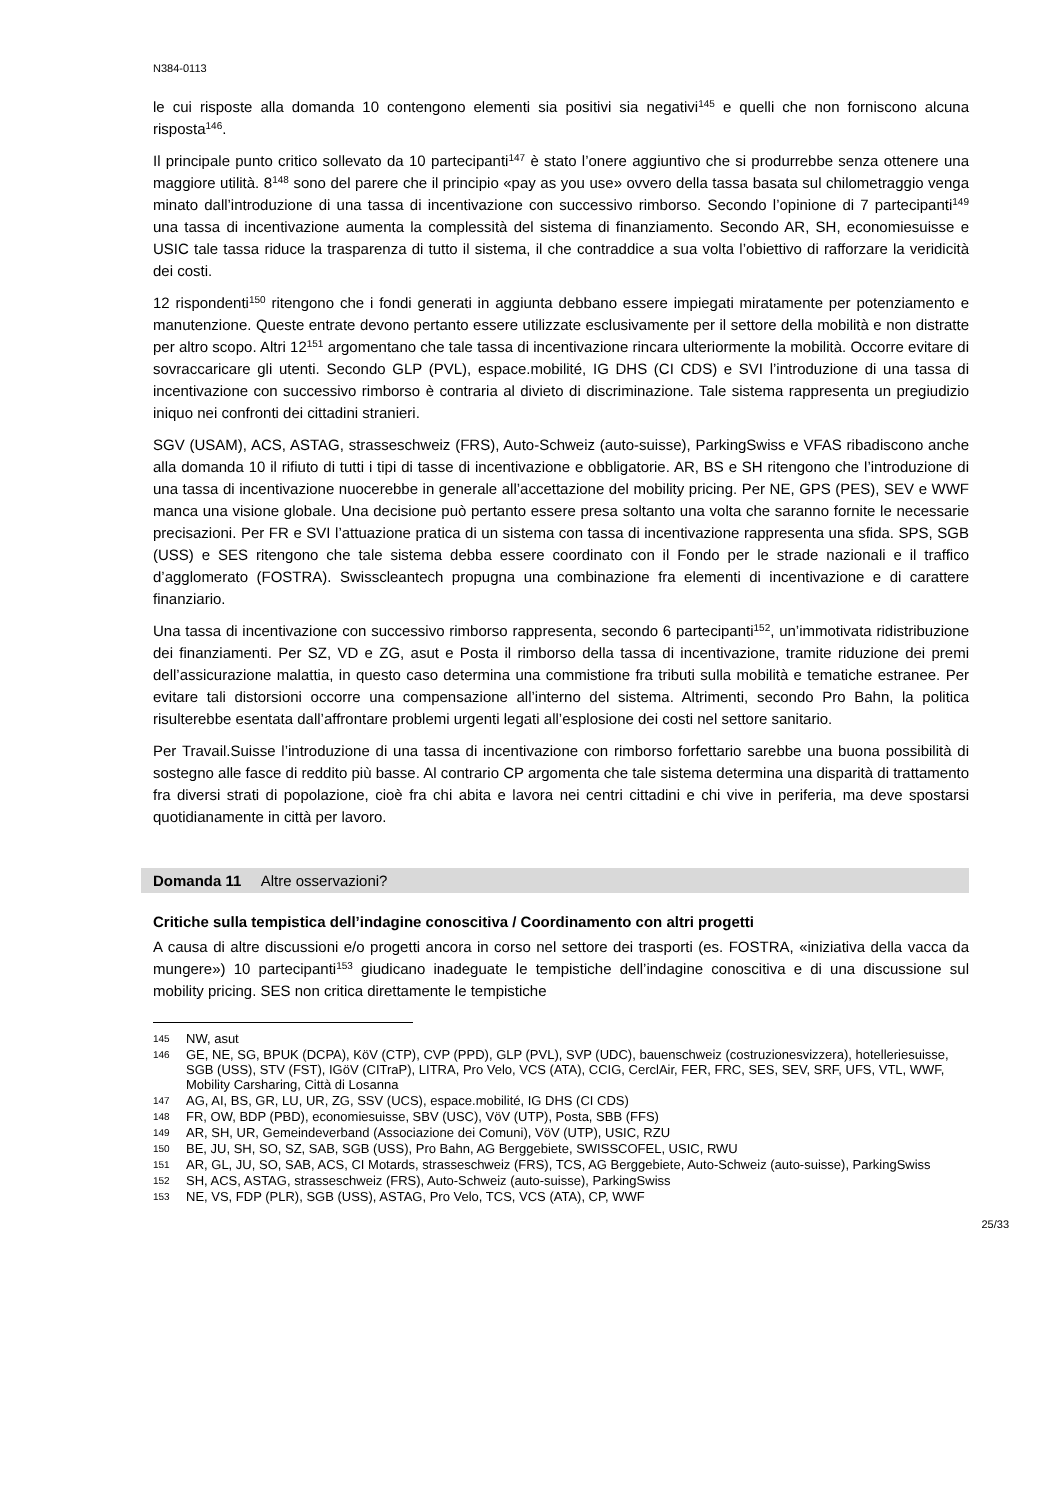N384-0113
le cui risposte alla domanda 10 contengono elementi sia positivi sia negativi<sup>145</sup> e quelli che non forniscono alcuna risposta<sup>146</sup>.
Il principale punto critico sollevato da 10 partecipanti<sup>147</sup> è stato l’onere aggiuntivo che si produrrebbe senza ottenere una maggiore utilità. 8<sup>148</sup> sono del parere che il principio «pay as you use» ovvero della tassa basata sul chilometraggio venga minato dall’introduzione di una tassa di incentivazione con successivo rimborso. Secondo l’opinione di 7 partecipanti<sup>149</sup> una tassa di incentivazione aumenta la complessità del sistema di finanziamento. Secondo AR, SH, economiesuisse e USIC tale tassa riduce la trasparenza di tutto il sistema, il che contraddice a sua volta l’obiettivo di rafforzare la veridicità dei costi.
12 rispondenti<sup>150</sup> ritengono che i fondi generati in aggiunta debbano essere impiegati miratamente per potenziamento e manutenzione. Queste entrate devono pertanto essere utilizzate esclusivamente per il settore della mobilità e non distratte per altro scopo. Altri 12<sup>151</sup> argomentano che tale tassa di incentivazione rincara ulteriormente la mobilità. Occorre evitare di sovraccaricare gli utenti. Secondo GLP (PVL), espace.mobilité, IG DHS (CI CDS) e SVI l’introduzione di una tassa di incentivazione con successivo rimborso è contraria al divieto di discriminazione. Tale sistema rappresenta un pregiudizio iniquo nei confronti dei cittadini stranieri.
SGV (USAM), ACS, ASTAG, strasseschweiz (FRS), Auto-Schweiz (auto-suisse), ParkingSwiss e VFAS ribadiscono anche alla domanda 10 il rifiuto di tutti i tipi di tasse di incentivazione e obbligatorie. AR, BS e SH ritengono che l’introduzione di una tassa di incentivazione nuocerebbe in generale all’accettazione del mobility pricing. Per NE, GPS (PES), SEV e WWF manca una visione globale. Una decisione può pertanto essere presa soltanto una volta che saranno fornite le necessarie precisazioni. Per FR e SVI l’attuazione pratica di un sistema con tassa di incentivazione rappresenta una sfida. SPS, SGB (USS) e SES ritengono che tale sistema debba essere coordinato con il Fondo per le strade nazionali e il traffico d’agglomerato (FOSTRA). Swisscleantech propugna una combinazione fra elementi di incentivazione e di carattere finanziario.
Una tassa di incentivazione con successivo rimborso rappresenta, secondo 6 partecipanti<sup>152</sup>, un’immotivata ridistribuzione dei finanziamenti. Per SZ, VD e ZG, asut e Posta il rimborso della tassa di incentivazione, tramite riduzione dei premi dell’assicurazione malattia, in questo caso determina una commistione fra tributi sulla mobilità e tematiche estranee. Per evitare tali distorsioni occorre una compensazione all’interno del sistema. Altrimenti, secondo Pro Bahn, la politica risulterebbe esentata dall’affrontare problemi urgenti legati all’esplosione dei costi nel settore sanitario.
Per Travail.Suisse l’introduzione di una tassa di incentivazione con rimborso forfettario sarebbe una buona possibilità di sostegno alle fasce di reddito più basse. Al contrario CP argomenta che tale sistema determina una disparità di trattamento fra diversi strati di popolazione, cioè fra chi abita e lavora nei centri cittadini e chi vive in periferia, ma deve spostarsi quotidianamente in città per lavoro.
Domanda 11 Altre osservazioni?
Critiche sulla tempistica dell’indagine conoscitiva / Coordinamento con altri progetti
A causa di altre discussioni e/o progetti ancora in corso nel settore dei trasporti (es. FOSTRA, «iniziativa della vacca da mungere») 10 partecipanti<sup>153</sup> giudicano inadeguate le tempistiche dell’indagine conoscitiva e di una discussione sul mobility pricing. SES non critica direttamente le tempistiche
145 NW, asut
146 GE, NE, SG, BPUK (DCPA), KöV (CTP), CVP (PPD), GLP (PVL), SVP (UDC), bauenschweiz (costruzionesvizzera), hotelleriesuisse, SGB (USS), STV (FST), IGöV (CITraP), LITRA, Pro Velo, VCS (ATA), CCIG, CerclAir, FER, FRC, SES, SEV, SRF, UFS, VTL, WWF, Mobility Carsharing, Città di Losanna
147 AG, AI, BS, GR, LU, UR, ZG, SSV (UCS), espace.mobilité, IG DHS (CI CDS)
148 FR, OW, BDP (PBD), economiesuisse, SBV (USC), VöV (UTP), Posta, SBB (FFS)
149 AR, SH, UR, Gemeindeverband (Associazione dei Comuni), VöV (UTP), USIC, RZU
150 BE, JU, SH, SO, SZ, SAB, SGB (USS), Pro Bahn, AG Berggebiete, SWISSCOFEL, USIC, RWU
151 AR, GL, JU, SO, SAB, ACS, CI Motards, strasseschweiz (FRS), TCS, AG Berggebiete, Auto-Schweiz (auto-suisse), ParkingSwiss
152 SH, ACS, ASTAG, strasseschweiz (FRS), Auto-Schweiz (auto-suisse), ParkingSwiss
153 NE, VS, FDP (PLR), SGB (USS), ASTAG, Pro Velo, TCS, VCS (ATA), CP, WWF
25/33